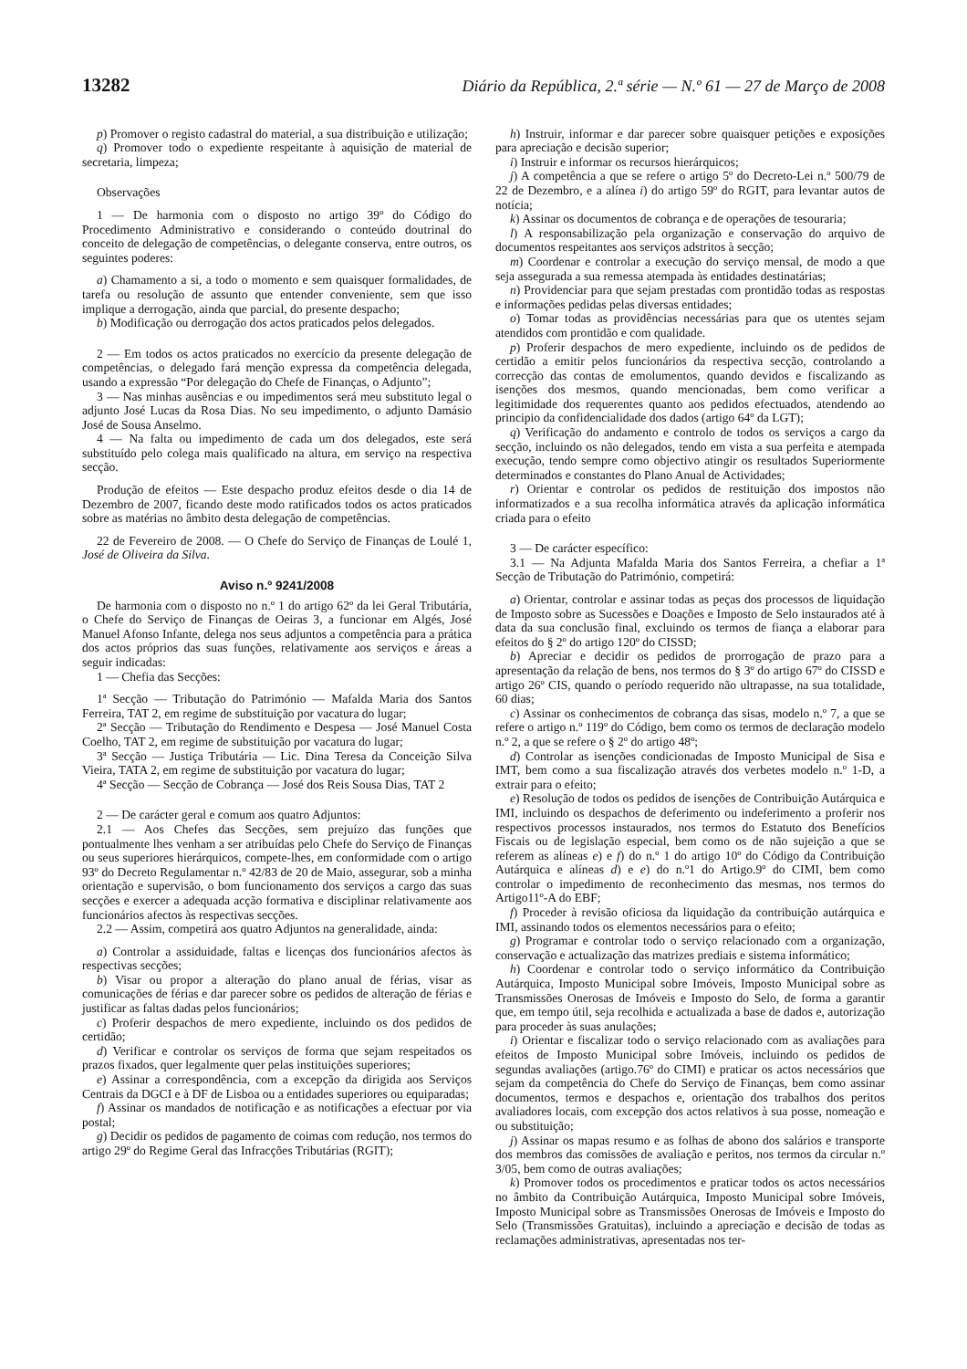13282 Diário da República, 2.ª série — N.º 61 — 27 de Março de 2008
p) Promover o registo cadastral do material, a sua distribuição e utilização;
q) Promover todo o expediente respeitante à aquisição de material de secretaria, limpeza;
Observações
1 — De harmonia com o disposto no artigo 39º do Código do Procedimento Administrativo e considerando o conteúdo doutrinal do conceito de delegação de competências, o delegante conserva, entre outros, os seguintes poderes:
a) Chamamento a si, a todo o momento e sem quaisquer formalidades, de tarefa ou resolução de assunto que entender conveniente, sem que isso implique a derrogação, ainda que parcial, do presente despacho;
b) Modificação ou derrogação dos actos praticados pelos delegados.
2 — Em todos os actos praticados no exercício da presente delegação de competências, o delegado fará menção expressa da competência delegada, usando a expressão “Por delegação do Chefe de Finanças, o Adjunto”;
3 — Nas minhas ausências e ou impedimentos será meu substituto legal o adjunto José Lucas da Rosa Dias. No seu impedimento, o adjunto Damásio José de Sousa Anselmo.
4 — Na falta ou impedimento de cada um dos delegados, este será substituído pelo colega mais qualificado na altura, em serviço na respectiva secção.
Produção de efeitos — Este despacho produz efeitos desde o dia 14 de Dezembro de 2007, ficando deste modo ratificados todos os actos praticados sobre as matérias no âmbito desta delegação de competências.
22 de Fevereiro de 2008. — O Chefe do Serviço de Finanças de Loulé 1, José de Oliveira da Silva.
Aviso n.º 9241/2008
De harmonia com o disposto no n.º 1 do artigo 62º da lei Geral Tributária, o Chefe do Serviço de Finanças de Oeiras 3, a funcionar em Algés, José Manuel Afonso Infante, delega nos seus adjuntos a competência para a prática dos actos próprios das suas funções, relativamente aos serviços e áreas a seguir indicadas:
1 — Chefia das Secções:
1ª Secção — Tributação do Património — Mafalda Maria dos Santos Ferreira, TAT 2, em regime de substituição por vacatura do lugar;
2ª Secção — Tributação do Rendimento e Despesa — José Manuel Costa Coelho, TAT 2, em regime de substituição por vacatura do lugar;
3ª Secção — Justiça Tributária — Lic. Dina Teresa da Conceição Silva Vieira, TATA 2, em regime de substituição por vacatura do lugar;
4ª Secção — Secção de Cobrança — José dos Reis Sousa Dias, TAT 2
2 — De carácter geral e comum aos quatro Adjuntos:
2.1 — Aos Chefes das Secções, sem prejuízo das funções que pontualmente lhes venham a ser atribuídas pelo Chefe do Serviço de Finanças ou seus superiores hierárquicos, compete-lhes, em conformidade com o artigo 93º do Decreto Regulamentar n.º 42/83 de 20 de Maio, assegurar, sob a minha orientação e supervisão, o bom funcionamento dos serviços a cargo das suas secções e exercer a adequada acção formativa e disciplinar relativamente aos funcionários afectos às respectivas secções.
2.2 — Assim, competirá aos quatro Adjuntos na generalidade, ainda:
a) Controlar a assiduidade, faltas e licenças dos funcionários afectos às respectivas secções;
b) Visar ou propor a alteração do plano anual de férias, visar as comunicações de férias e dar parecer sobre os pedidos de alteração de férias e justificar as faltas dadas pelos funcionários;
c) Proferir despachos de mero expediente, incluindo os dos pedidos de certidão;
d) Verificar e controlar os serviços de forma que sejam respeitados os prazos fixados, quer legalmente quer pelas instituições superiores;
e) Assinar a correspondência, com a excepção da dirigida aos Serviços Centrais da DGCI e à DF de Lisboa ou a entidades superiores ou equiparadas;
f) Assinar os mandados de notificação e as notificações a efectuar por via postal;
g) Decidir os pedidos de pagamento de coimas com redução, nos termos do artigo 29º do Regime Geral das Infracções Tributárias (RGIT);
h) Instruir, informar e dar parecer sobre quaisquer petições e exposições para apreciação e decisão superior;
i) Instruir e informar os recursos hierárquicos;
j) A competência a que se refere o artigo 5º do Decreto-Lei n.º 500/79 de 22 de Dezembro, e a alínea i) do artigo 59º do RGIT, para levantar autos de notícia;
k) Assinar os documentos de cobrança e de operações de tesouraria;
l) A responsabilização pela organização e conservação do arquivo de documentos respeitantes aos serviços adstritos à secção;
m) Coordenar e controlar a execução do serviço mensal, de modo a que seja assegurada a sua remessa atempada às entidades destinatárias;
n) Providenciar para que sejam prestadas com prontidão todas as respostas e informações pedidas pelas diversas entidades;
o) Tomar todas as providências necessárias para que os utentes sejam atendidos com prontidão e com qualidade.
p) Proferir despachos de mero expediente, incluindo os de pedidos de certidão a emitir pelos funcionários da respectiva secção, controlando a correcção das contas de emolumentos, quando devidos e fiscalizando as isenções dos mesmos, quando mencionadas, bem como verificar a legitimidade dos requerentes quanto aos pedidos efectuados, atendendo ao principio da confidencialidade dos dados (artigo 64º da LGT);
q) Verificação do andamento e controlo de todos os serviços a cargo da secção, incluindo os não delegados, tendo em vista a sua perfeita e atempada execução, tendo sempre como objectivo atingir os resultados Superiormente determinados e constantes do Plano Anual de Actividades;
r) Orientar e controlar os pedidos de restituição dos impostos não informatizados e a sua recolha informática através da aplicação informática criada para o efeito
3 — De carácter específico:
3.1 — Na Adjunta Mafalda Maria dos Santos Ferreira, a chefiar a 1ª Secção de Tributação do Património, competirá:
a) Orientar, controlar e assinar todas as peças dos processos de liquidação de Imposto sobre as Sucessões e Doações e Imposto de Selo instaurados até à data da sua conclusão final, excluindo os termos de fiança a elaborar para efeitos do § 2º do artigo 120º do CISSD;
b) Apreciar e decidir os pedidos de prorrogação de prazo para a apresentação da relação de bens, nos termos do § 3º do artigo 67º do CISSD e artigo 26º CIS, quando o período requerido não ultrapasse, na sua totalidade, 60 dias;
c) Assinar os conhecimentos de cobrança das sisas, modelo n.º 7, a que se refere o artigo n.º 119º do Código, bem como os termos de declaração modelo n.º 2, a que se refere o § 2º do artigo 48º;
d) Controlar as isenções condicionadas de Imposto Municipal de Sisa e IMT, bem como a sua fiscalização através dos verbetes modelo n.º 1-D, a extrair para o efeito;
e) Resolução de todos os pedidos de isenções de Contribuição Autárquica e IMI, incluindo os despachos de deferimento ou indeferimento a proferir nos respectivos processos instaurados, nos termos do Estatuto dos Benefícios Fiscais ou de legislação especial, bem como os de não sujeição a que se referem as alíneas e) e f) do n.º 1 do artigo 10º do Código da Contribuição Autárquica e alíneas d) e e) do n.º1 do Artigo.9º do CIMI, bem como controlar o impedimento de reconhecimento das mesmas, nos termos do Artigo11º-A do EBF;
f) Proceder à revisão oficiosa da liquidação da contribuição autárquica e IMI, assinando todos os elementos necessários para o efeito;
g) Programar e controlar todo o serviço relacionado com a organização, conservação e actualização das matrizes prediais e sistema informático;
h) Coordenar e controlar todo o serviço informático da Contribuição Autárquica, Imposto Municipal sobre Imóveis, Imposto Municipal sobre as Transmissões Onerosas de Imóveis e Imposto do Selo, de forma a garantir que, em tempo útil, seja recolhida e actualizada a base de dados e, autorização para proceder às suas anulações;
i) Orientar e fiscalizar todo o serviço relacionado com as avaliações para efeitos de Imposto Municipal sobre Imóveis, incluindo os pedidos de segundas avaliações (artigo.76º do CIMI) e praticar os actos necessários que sejam da competência do Chefe do Serviço de Finanças, bem como assinar documentos, termos e despachos e, orientação dos trabalhos dos peritos avaliadores locais, com excepção dos actos relativos à sua posse, nomeação e ou substituição;
j) Assinar os mapas resumo e as folhas de abono dos salários e transporte dos membros das comissões de avaliação e peritos, nos termos da circular n.º 3/05, bem como de outras avaliações;
k) Promover todos os procedimentos e praticar todos os actos necessários no âmbito da Contribuição Autárquica, Imposto Municipal sobre Imóveis, Imposto Municipal sobre as Transmissões Onerosas de Imóveis e Imposto do Selo (Transmissões Gratuitas), incluindo a apreciação e decisão de todas as reclamações administrativas, apresentadas nos ter-